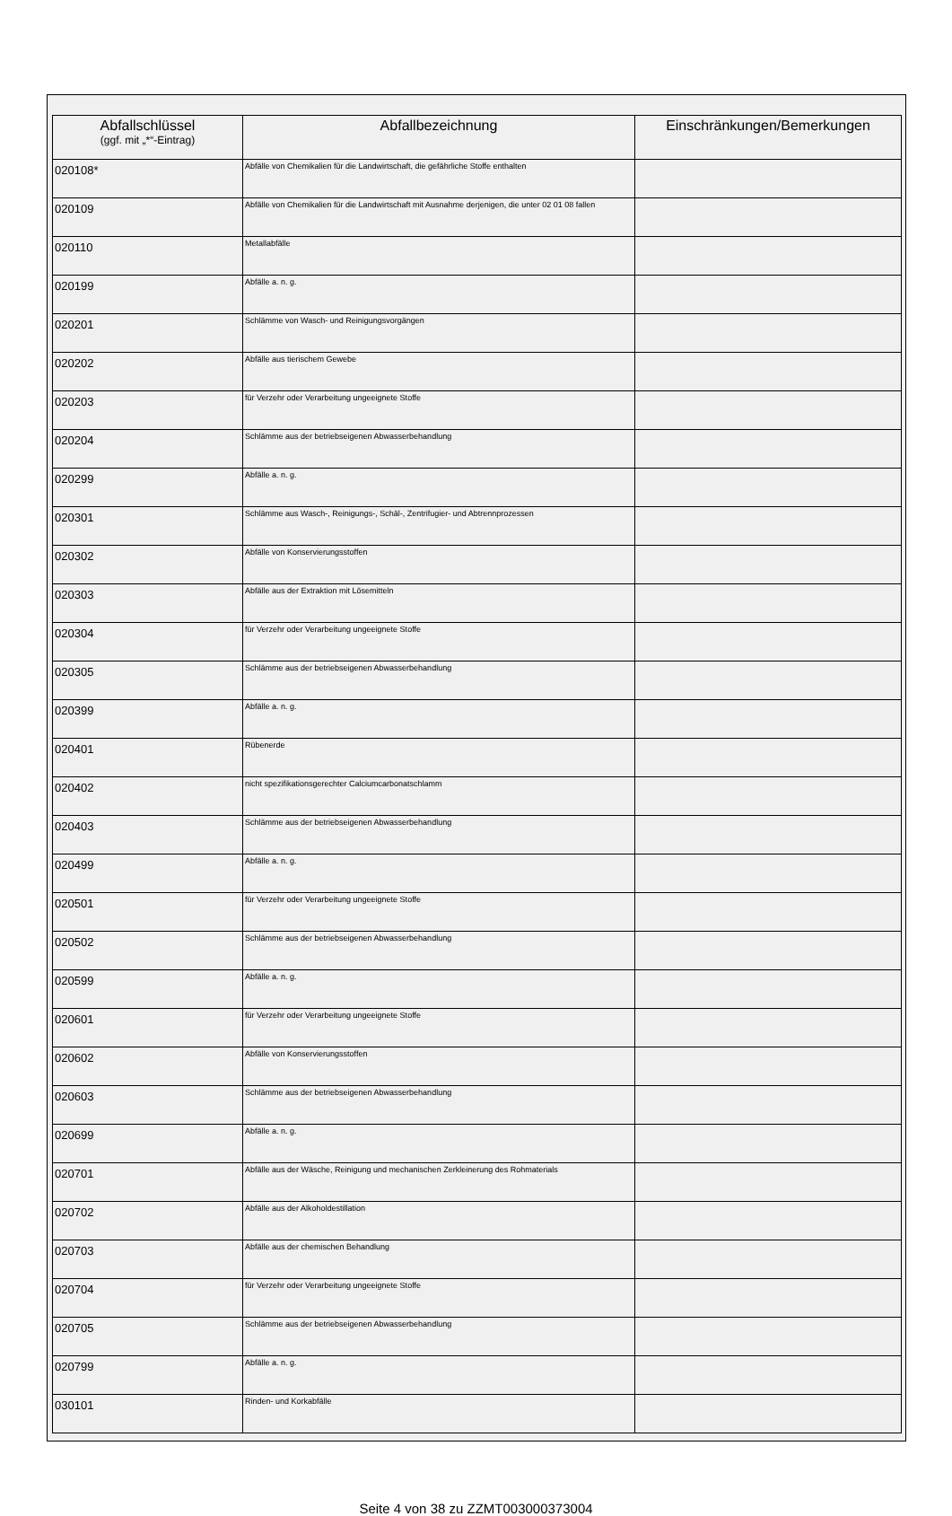| Abfallschlüssel (ggf. mit „*“-Eintrag) | Abfallbezeichnung | Einschränkungen/Bemerkungen |
| --- | --- | --- |
| 020108* | Abfälle von Chemikalien für die Landwirtschaft, die gefährliche Stoffe enthalten | |
| 020109 | Abfälle von Chemikalien für die Landwirtschaft mit Ausnahme derjenigen, die unter 02 01 08 fallen | |
| 020110 | Metallabfälle | |
| 020199 | Abfälle a. n. g. | |
| 020201 | Schlämme von Wasch- und Reinigungsvorgängen | |
| 020202 | Abfälle aus tierischem Gewebe | |
| 020203 | für Verzehr oder Verarbeitung ungeeignete Stoffe | |
| 020204 | Schlämme aus der betriebseigenen Abwasserbehandlung | |
| 020299 | Abfälle a. n. g. | |
| 020301 | Schlämme aus Wasch-, Reinigungs-, Schäl-, Zentrifugier- und Abtrennprozessen | |
| 020302 | Abfälle von Konservierungsstoffen | |
| 020303 | Abfälle aus der Extraktion mit Lösemitteln | |
| 020304 | für Verzehr oder Verarbeitung ungeeignete Stoffe | |
| 020305 | Schlämme aus der betriebseigenen Abwasserbehandlung | |
| 020399 | Abfälle a. n. g. | |
| 020401 | Rübenerde | |
| 020402 | nicht spezifikationsgerechter Calciumcarbonatschlamm | |
| 020403 | Schlämme aus der betriebseigenen Abwasserbehandlung | |
| 020499 | Abfälle a. n. g. | |
| 020501 | für Verzehr oder Verarbeitung ungeeignete Stoffe | |
| 020502 | Schlämme aus der betriebseigenen Abwasserbehandlung | |
| 020599 | Abfälle a. n. g. | |
| 020601 | für Verzehr oder Verarbeitung ungeeignete Stoffe | |
| 020602 | Abfälle von Konservierungsstoffen | |
| 020603 | Schlämme aus der betriebseigenen Abwasserbehandlung | |
| 020699 | Abfälle a. n. g. | |
| 020701 | Abfälle aus der Wäsche, Reinigung und mechanischen Zerkleinerung des Rohmaterials | |
| 020702 | Abfälle aus der Alkoholdestillation | |
| 020703 | Abfälle aus der chemischen Behandlung | |
| 020704 | für Verzehr oder Verarbeitung ungeeignete Stoffe | |
| 020705 | Schlämme aus der betriebseigenen Abwasserbehandlung | |
| 020799 | Abfälle a. n. g. | |
| 030101 | Rinden- und Korkabfälle | |
Seite 4 von 38 zu ZZMT003000373004